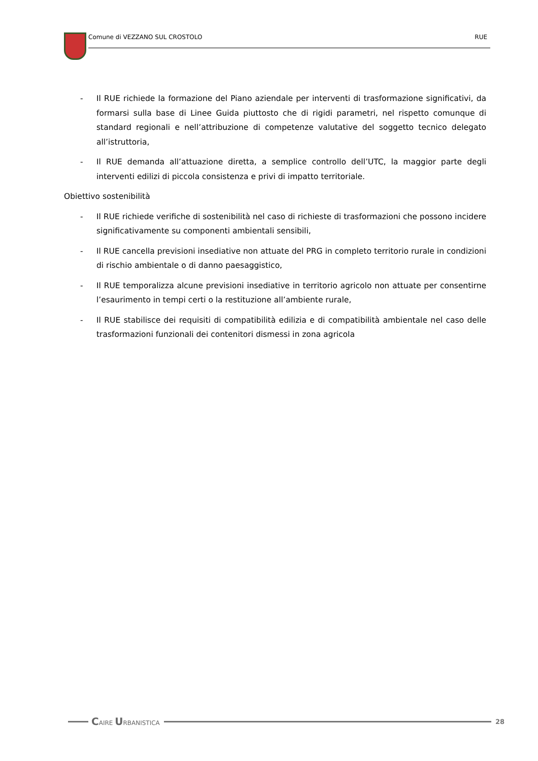Comune di VEZZANO SUL CROSTOLO RUE
- Il RUE richiede la formazione del Piano aziendale per interventi di trasformazione significativi, da formarsi sulla base di Linee Guida piuttosto che di rigidi parametri, nel rispetto comunque di standard regionali e nell’attribuzione di competenze valutative del soggetto tecnico delegato all’istruttoria,
- Il RUE demanda all’attuazione diretta, a semplice controllo dell’UTC, la maggior parte degli interventi edilizi di piccola consistenza e privi di impatto territoriale.
Obiettivo sostenibilità
- Il RUE richiede verifiche di sostenibilità nel caso di richieste di trasformazioni che possono incidere significativamente su componenti ambientali sensibili,
- Il RUE cancella previsioni insediative non attuate del PRG in completo territorio rurale in condizioni di rischio ambientale o di danno paesaggistico,
- Il RUE temporalizza alcune previsioni insediative in territorio agricolo non attuate per consentirne l’esaurimento in tempi certi o la restituzione all’ambiente rurale,
- Il RUE stabilisce dei requisiti di compatibilità edilizia e di compatibilità ambientale nel caso delle trasformazioni funzionali dei contenitori dismessi in zona agricola
CAIRE URBANISTICA 28